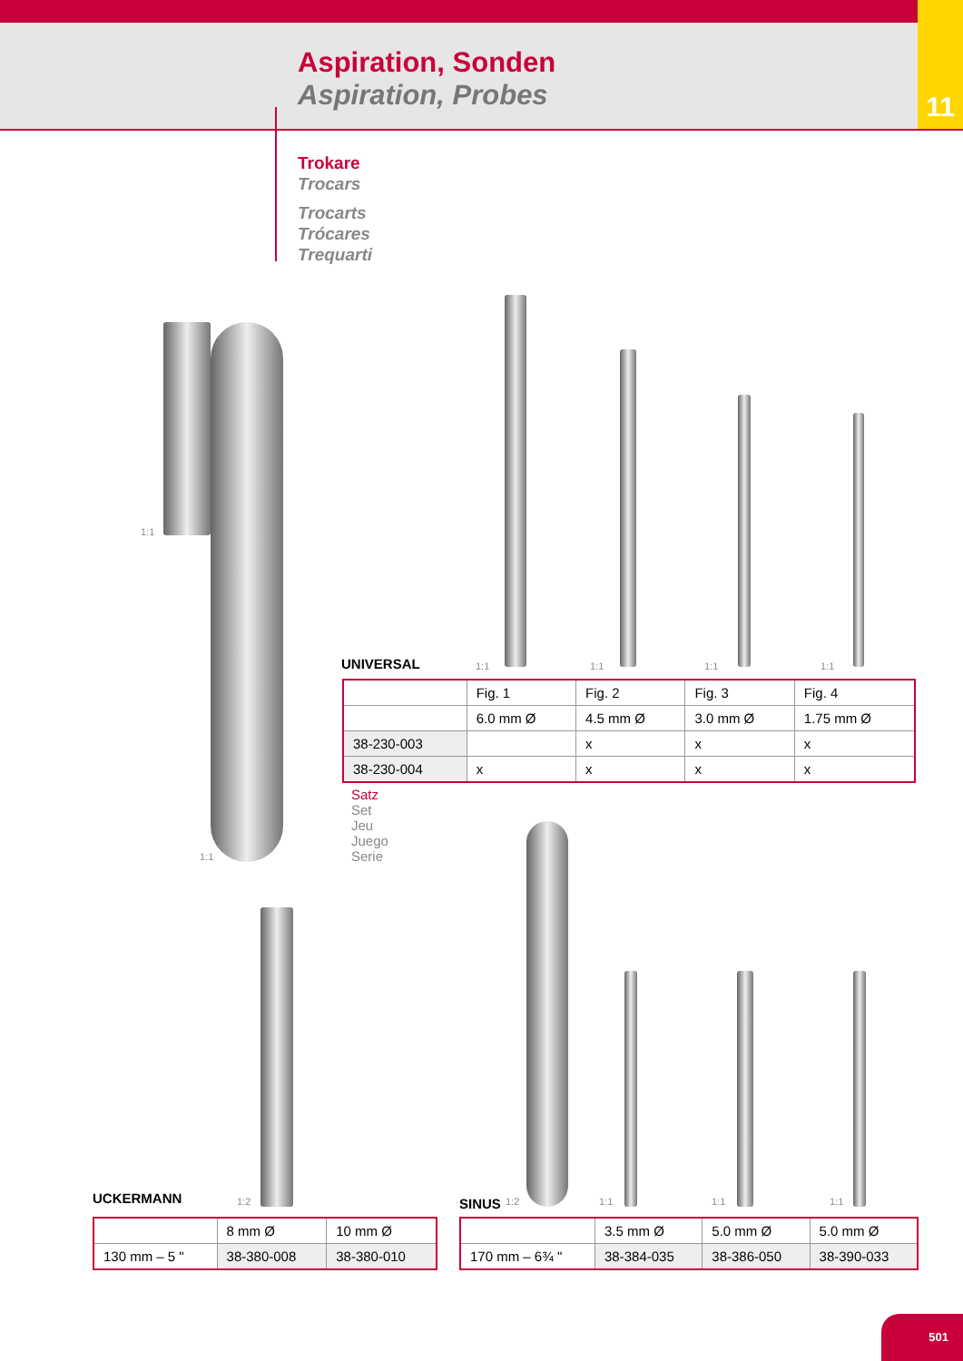Aspiration, Sonden
Aspiration, Probes
11
Trokare
Trocars
Trocarts
Trócares
Trequarti
1:1
1:1
UNIVERSAL 1:1 1:1 1:1 1:1
| | Fig. 1 | Fig. 2 | Fig. 3 | Fig. 4 |
| | 6.0 mm Ø | 4.5 mm Ø | 3.0 mm Ø | 1.75 mm Ø |
| 38-230-003 | | x | x | x |
| 38-230-004 | x | x | x | x |
Satz
Set
Jeu
Juego
Serie
UCKERMANN 1:2 SINUS 1:2 1:1 1:1 1:1
| | 8 mm Ø | 10 mm Ø |
| 130 mm – 5 " | 38-380-008 | 38-380-010 |
| | 3.5 mm Ø | 5.0 mm Ø | 5.0 mm Ø |
| 170 mm – 6¾ " | 38-384-035 | 38-386-050 | 38-390-033 |
501